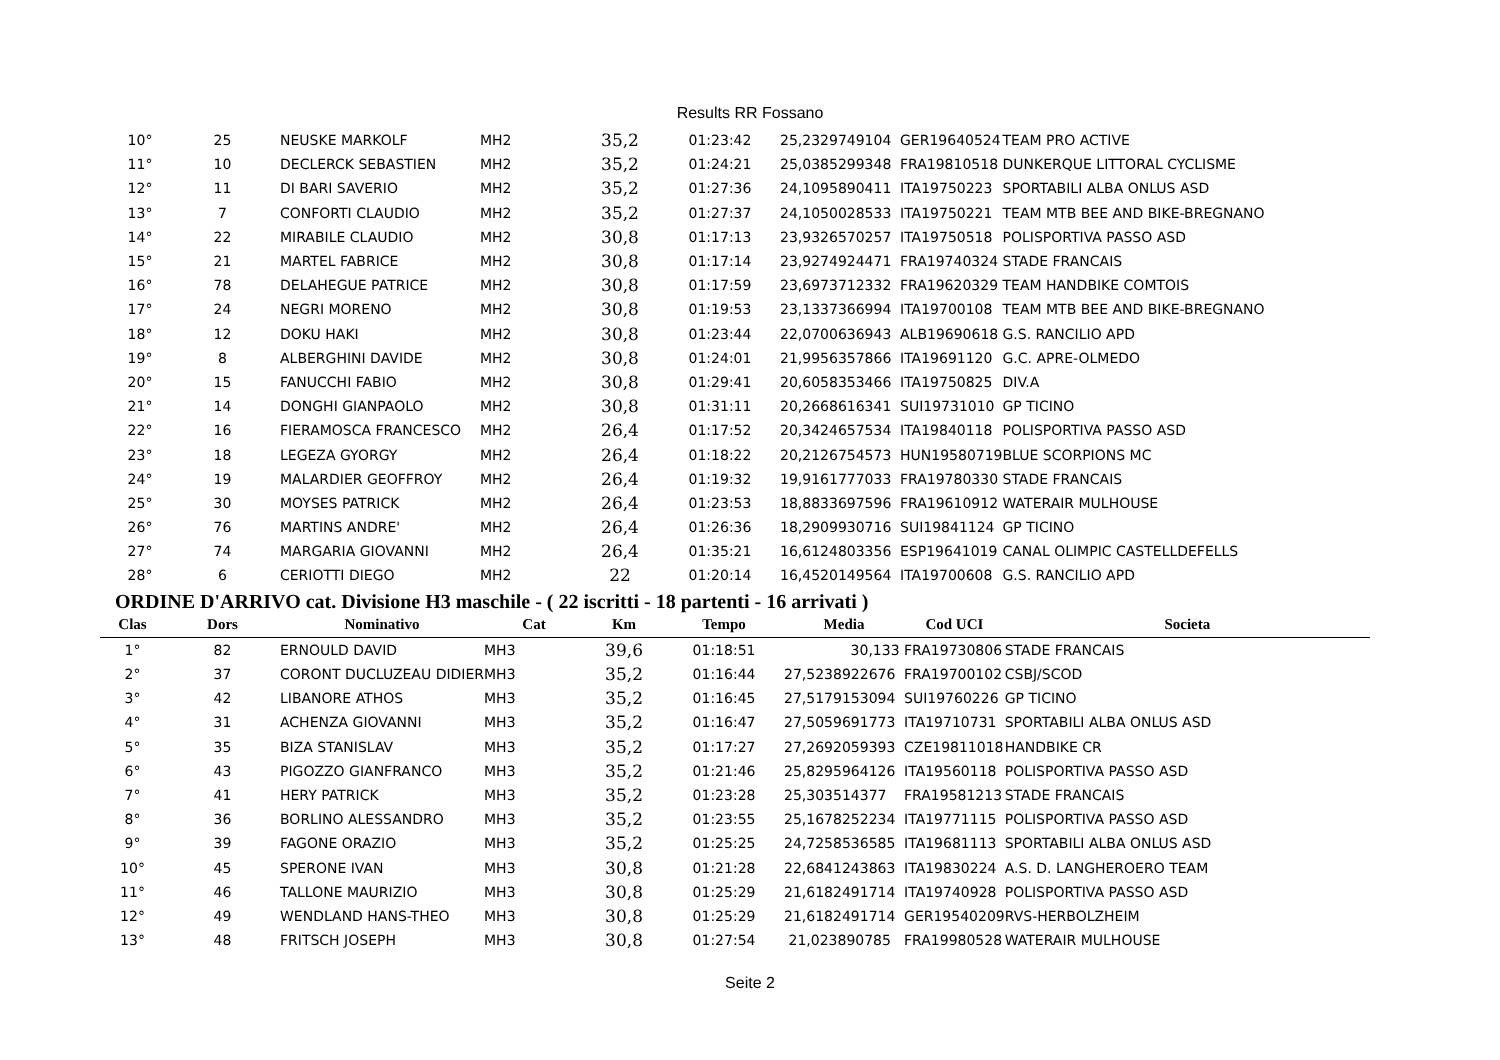Results RR Fossano
| 10° | 25 | NEUSKE MARKOLF | MH2 | 35,2 | 01:23:42 | 25,2329749104 | GER19640524 | TEAM PRO ACTIVE |
| 11° | 10 | DECLERCK SEBASTIEN | MH2 | 35,2 | 01:24:21 | 25,0385299348 | FRA19810518 | DUNKERQUE LITTORAL CYCLISME |
| 12° | 11 | DI BARI SAVERIO | MH2 | 35,2 | 01:27:36 | 24,1095890411 | ITA19750223 | SPORTABILI ALBA ONLUS ASD |
| 13° | 7 | CONFORTI CLAUDIO | MH2 | 35,2 | 01:27:37 | 24,1050028533 | ITA19750221 | TEAM MTB BEE AND BIKE-BREGNANO |
| 14° | 22 | MIRABILE CLAUDIO | MH2 | 30,8 | 01:17:13 | 23,9326570257 | ITA19750518 | POLISPORTIVA PASSO ASD |
| 15° | 21 | MARTEL FABRICE | MH2 | 30,8 | 01:17:14 | 23,9274924471 | FRA19740324 | STADE FRANCAIS |
| 16° | 78 | DELAHEGUE PATRICE | MH2 | 30,8 | 01:17:59 | 23,6973712332 | FRA19620329 | TEAM HANDBIKE COMTOIS |
| 17° | 24 | NEGRI MORENO | MH2 | 30,8 | 01:19:53 | 23,1337366994 | ITA19700108 | TEAM MTB BEE AND BIKE-BREGNANO |
| 18° | 12 | DOKU HAKI | MH2 | 30,8 | 01:23:44 | 22,0700636943 | ALB19690618 | G.S. RANCILIO APD |
| 19° | 8 | ALBERGHINI DAVIDE | MH2 | 30,8 | 01:24:01 | 21,9956357866 | ITA19691120 | G.C. APRE-OLMEDO |
| 20° | 15 | FANUCCHI FABIO | MH2 | 30,8 | 01:29:41 | 20,6058353466 | ITA19750825 | DIV.A |
| 21° | 14 | DONGHI GIANPAOLO | MH2 | 30,8 | 01:31:11 | 20,2668616341 | SUI19731010 | GP TICINO |
| 22° | 16 | FIERAMOSCA FRANCESCO | MH2 | 26,4 | 01:17:52 | 20,3424657534 | ITA19840118 | POLISPORTIVA PASSO ASD |
| 23° | 18 | LEGEZA GYORGY | MH2 | 26,4 | 01:18:22 | 20,2126754573 | HUN19580719 | BLUE SCORPIONS MC |
| 24° | 19 | MALARDIER GEOFFROY | MH2 | 26,4 | 01:19:32 | 19,9161777033 | FRA19780330 | STADE FRANCAIS |
| 25° | 30 | MOYSES PATRICK | MH2 | 26,4 | 01:23:53 | 18,8833697596 | FRA19610912 | WATERAIR MULHOUSE |
| 26° | 76 | MARTINS ANDRE' | MH2 | 26,4 | 01:26:36 | 18,2909930716 | SUI19841124 | GP TICINO |
| 27° | 74 | MARGARIA GIOVANNI | MH2 | 26,4 | 01:35:21 | 16,6124803356 | ESP19641019 | CANAL OLIMPIC CASTELLDEFELLS |
| 28° | 6 | CERIOTTI DIEGO | MH2 | 22 | 01:20:14 | 16,4520149564 | ITA19700608 | G.S. RANCILIO APD |
ORDINE D'ARRIVO cat. Divisione H3 maschile - ( 22 iscritti - 18 partenti - 16 arrivati )
| Clas | Dors | Nominativo | Cat | Km | Tempo | Media | Cod UCI | Societa |
| --- | --- | --- | --- | --- | --- | --- | --- | --- |
| 1° | 82 | ERNOULD DAVID | MH3 | 39,6 | 01:18:51 | 30,133 | FRA19730806 | STADE FRANCAIS |
| 2° | 37 | CORONT DUCLUZEAU DIDIER | MH3 | 35,2 | 01:16:44 | 27,5238922676 | FRA19700102 | CSBJ/SCOD |
| 3° | 42 | LIBANORE ATHOS | MH3 | 35,2 | 01:16:45 | 27,5179153094 | SUI19760226 | GP TICINO |
| 4° | 31 | ACHENZA GIOVANNI | MH3 | 35,2 | 01:16:47 | 27,5059691773 | ITA19710731 | SPORTABILI ALBA ONLUS ASD |
| 5° | 35 | BIZA STANISLAV | MH3 | 35,2 | 01:17:27 | 27,2692059393 | CZE19811018 | HANDBIKE CR |
| 6° | 43 | PIGOZZO GIANFRANCO | MH3 | 35,2 | 01:21:46 | 25,8295964126 | ITA19560118 | POLISPORTIVA PASSO ASD |
| 7° | 41 | HERY PATRICK | MH3 | 35,2 | 01:23:28 | 25,303514377 | FRA19581213 | STADE FRANCAIS |
| 8° | 36 | BORLINO ALESSANDRO | MH3 | 35,2 | 01:23:55 | 25,1678252234 | ITA19771115 | POLISPORTIVA PASSO ASD |
| 9° | 39 | FAGONE ORAZIO | MH3 | 35,2 | 01:25:25 | 24,7258536585 | ITA19681113 | SPORTABILI ALBA ONLUS ASD |
| 10° | 45 | SPERONE IVAN | MH3 | 30,8 | 01:21:28 | 22,6841243863 | ITA19830224 | A.S. D. LANGHEROERO TEAM |
| 11° | 46 | TALLONE MAURIZIO | MH3 | 30,8 | 01:25:29 | 21,6182491714 | ITA19740928 | POLISPORTIVA PASSO ASD |
| 12° | 49 | WENDLAND HANS-THEO | MH3 | 30,8 | 01:25:29 | 21,6182491714 | GER19540209 | RVS-HERBOLZHEIM |
| 13° | 48 | FRITSCH JOSEPH | MH3 | 30,8 | 01:27:54 | 21,023890785 | FRA19980528 | WATERAIR MULHOUSE |
Seite 2